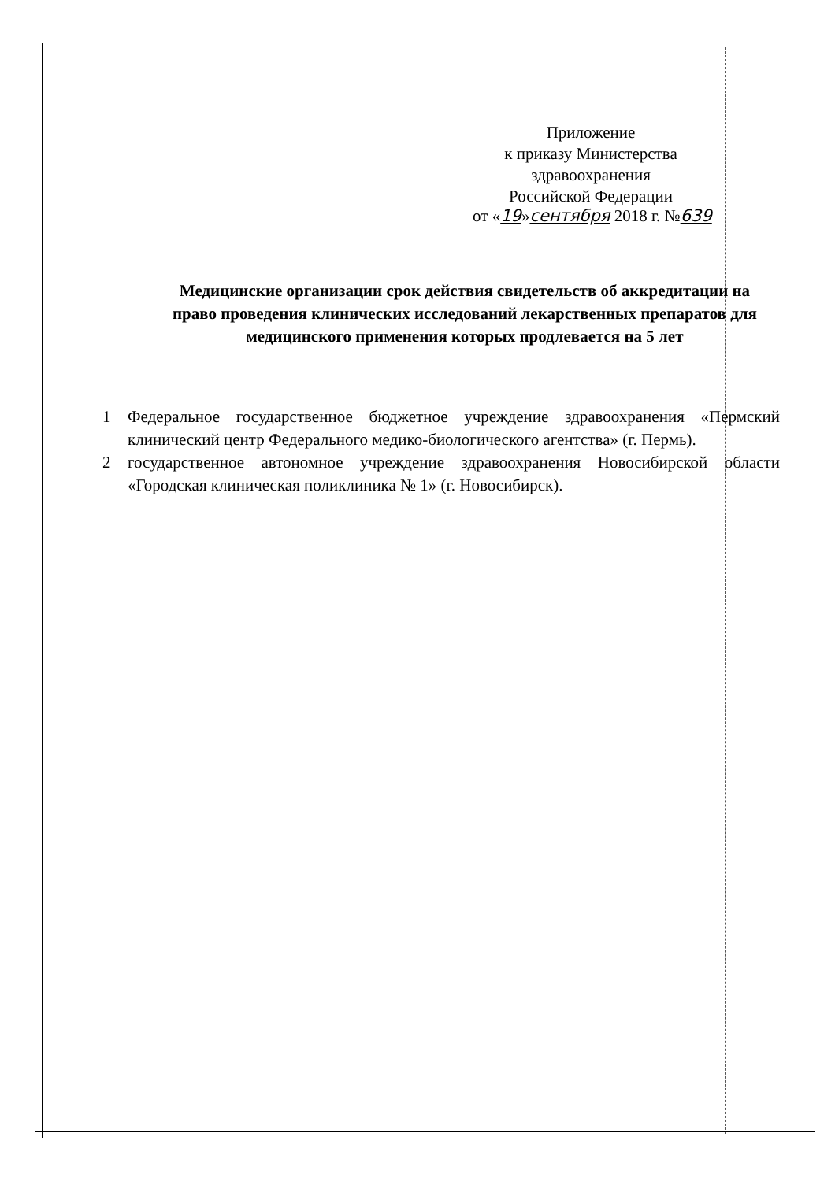Приложение
к приказу Министерства
здравоохранения
Российской Федерации
от «19»сентября 2018 г. №639
Медицинские организации срок действия свидетельств об аккредитации на право проведения клинических исследований лекарственных препаратов для медицинского применения которых продлевается на 5 лет
1 Федеральное государственное бюджетное учреждение здравоохранения «Пермский клинический центр Федерального медико-биологического агентства» (г. Пермь).
2 государственное автономное учреждение здравоохранения Новосибирской области «Городская клиническая поликлиника № 1» (г. Новосибирск).